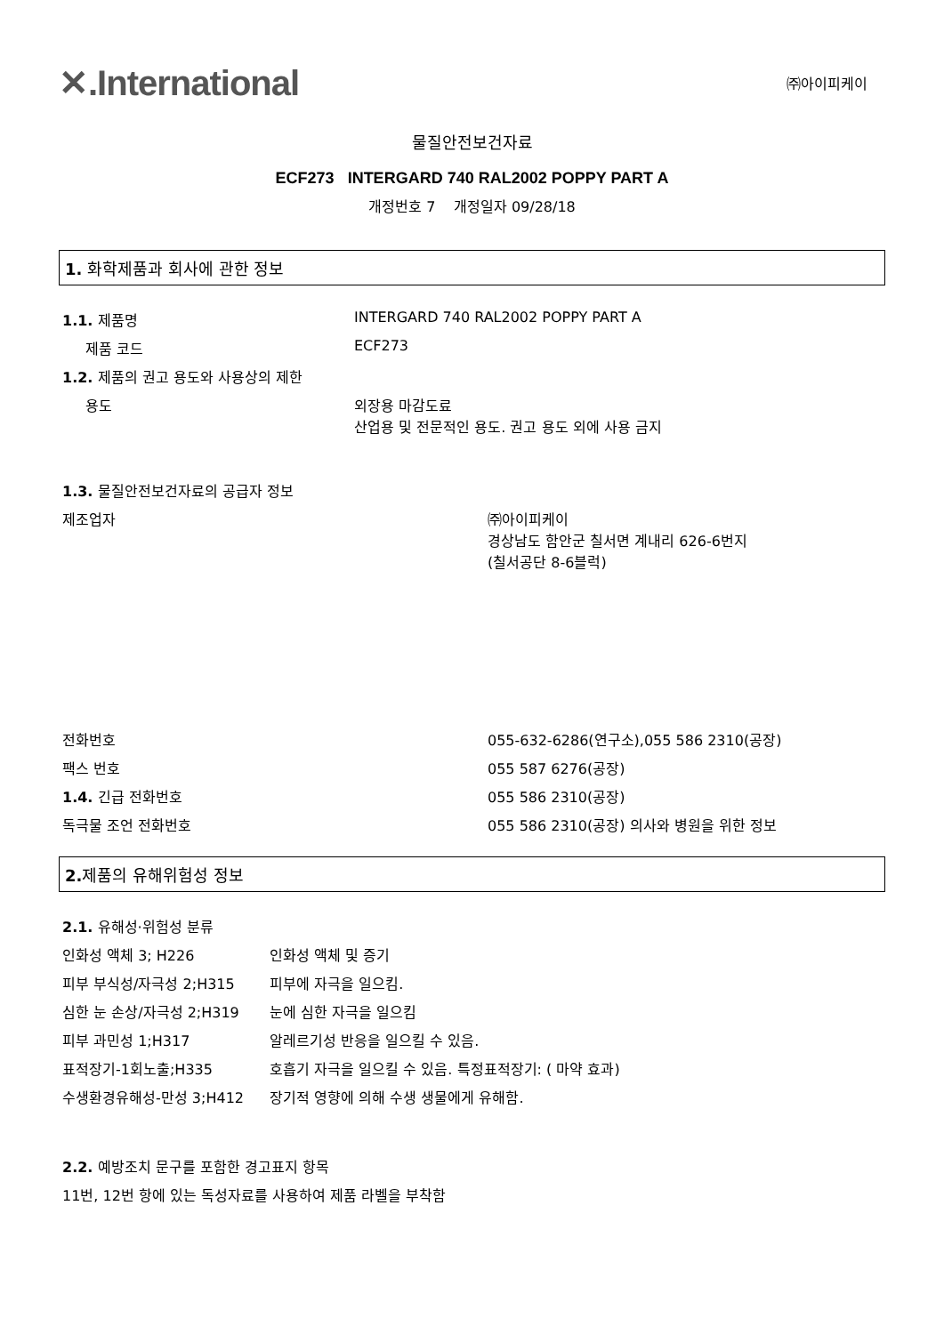✕.International
㈜아이피케이
물질안전보건자료
ECF273 INTERGARD 740 RAL2002 POPPY PART A
개정번호 7 개정일자 09/28/18
1. 화학제품과 회사에 관한 정보
| 1.1. 제품명 | INTERGARD 740 RAL2002 POPPY PART A |
| 제품 코드 | ECF273 |
| 1.2. 제품의 권고 용도와 사용상의 제한 | |
| 용도 | 외장용 마감도료 산업용 및 전문적인 용도. 권고 용도 외에 사용 금지 |
| 1.3. 물질안전보건자료의 공급자 정보 | |
| 제조업자 | ㈜아이피케이 경상남도 함안군 칠서면 계내리 626-6번지 (칠서공단 8-6블럭) |
| 전화번호 | 055-632-6286(연구소),055 586 2310(공장) |
| 팩스 번호 | 055 587 6276(공장) |
| 1.4. 긴급 전화번호 | 055 586 2310(공장) |
| 독극물 조언 전화번호 | 055 586 2310(공장) 의사와 병원을 위한 정보 |
2. 제품의 유해위험성 정보
| 2.1. 유해성·위험성 분류 | |
| 인화성 액체 3; H226 | 인화성 액체 및 증기 |
| 피부 부식성/자극성 2;H315 | 피부에 자극을 일으킴. |
| 심한 눈 손상/자극성 2;H319 | 눈에 심한 자극을 일으킴 |
| 피부 과민성 1;H317 | 알레르기성 반응을 일으킬 수 있음. |
| 표적장기-1회노출;H335 | 호흡기 자극을 일으킬 수 있음. 특정표적장기: ( 마약 효과) |
| 수생환경유해성-만성 3;H412 | 장기적 영향에 의해 수생 생물에게 유해함. |
2.2. 예방조치 문구를 포함한 경고표지 항목
11번, 12번 항에 있는 독성자료를 사용하여 제품 라벨을 부착함